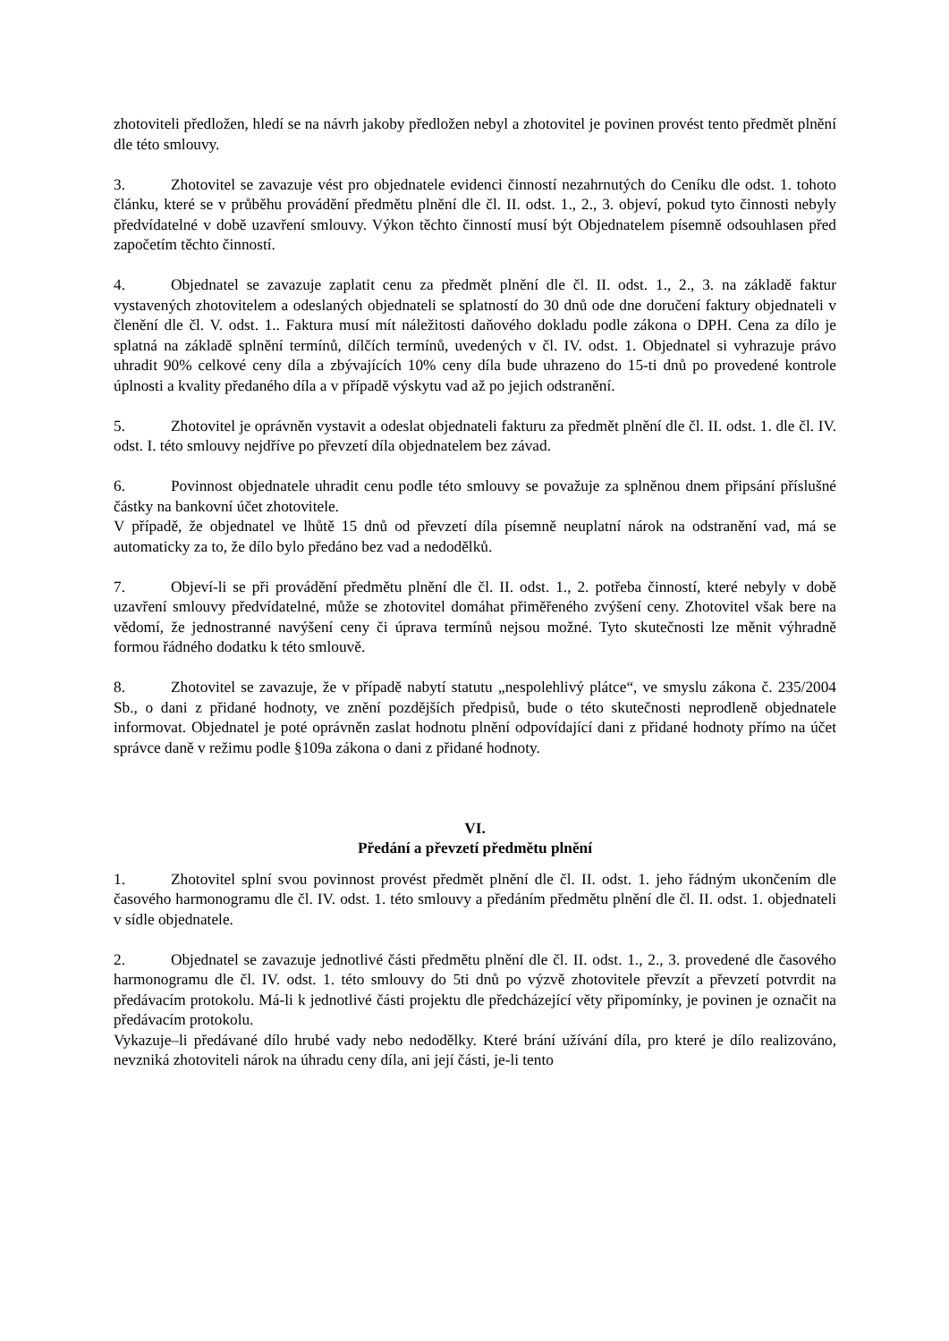zhotoviteli předložen, hledí se na návrh jakoby předložen nebyl a zhotovitel je povinen provést tento předmět plnění dle této smlouvy.
3. Zhotovitel se zavazuje vést pro objednatele evidenci činností nezahrnutých do Ceníku dle odst. 1. tohoto článku, které se v průběhu provádění předmětu plnění dle čl. II. odst. 1., 2., 3. objeví, pokud tyto činnosti nebyly předvídatelné v době uzavření smlouvy. Výkon těchto činností musí být Objednatelem písemně odsouhlasen před započetím těchto činností.
4. Objednatel se zavazuje zaplatit cenu za předmět plnění dle čl. II. odst. 1., 2., 3. na základě faktur vystavených zhotovitelem a odeslaných objednateli se splatností do 30 dnů ode dne doručení faktury objednateli v členění dle čl. V. odst. 1.. Faktura musí mít náležitosti daňového dokladu podle zákona o DPH. Cena za dílo je splatná na základě splnění termínů, dílčích termínů, uvedených v čl. IV. odst. 1. Objednatel si vyhrazuje právo uhradit 90% celkové ceny díla a zbývajících 10% ceny díla bude uhrazeno do 15-ti dnů po provedené kontrole úplnosti a kvality předaného díla a v případě výskytu vad až po jejich odstranění.
5. Zhotovitel je oprávněn vystavit a odeslat objednateli fakturu za předmět plnění dle čl. II. odst. 1. dle čl. IV. odst. I. této smlouvy nejdříve po převzetí díla objednatelem bez závad.
6. Povinnost objednatele uhradit cenu podle této smlouvy se považuje za splněnou dnem připsání příslušné částky na bankovní účet zhotovitele.
V případě, že objednatel ve lhůtě 15 dnů od převzetí díla písemně neuplatní nárok na odstranění vad, má se automaticky za to, že dílo bylo předáno bez vad a nedodělků.
7. Objeví-li se při provádění předmětu plnění dle čl. II. odst. 1., 2. potřeba činností, které nebyly v době uzavření smlouvy předvídatelné, může se zhotovitel domáhat přiměřeného zvýšení ceny. Zhotovitel však bere na vědomí, že jednostranné navýšení ceny či úprava termínů nejsou možné. Tyto skutečnosti lze měnit výhradně formou řádného dodatku k této smlouvě.
8. Zhotovitel se zavazuje, že v případě nabytí statutu „nespolehlivý plátce“, ve smyslu zákona č. 235/2004 Sb., o dani z přidané hodnoty, ve znění pozdějších předpisů, bude o této skutečnosti neprodleně objednatele informovat. Objednatel je poté oprávněn zaslat hodnotu plnění odpovídající dani z přidané hodnoty přímo na účet správce daně v režimu podle §109a zákona o dani z přidané hodnoty.
VI.
Předání a převzetí předmětu plnění
1. Zhotovitel splní svou povinnost provést předmět plnění dle čl. II. odst. 1. jeho řádným ukončením dle časového harmonogramu dle čl. IV. odst. 1. této smlouvy a předáním předmětu plnění dle čl. II. odst. 1. objednateli v sídle objednatele.
2. Objednatel se zavazuje jednotlivé části předmětu plnění dle čl. II. odst. 1., 2., 3. provedené dle časového harmonogramu dle čl. IV. odst. 1. této smlouvy do 5ti dnů po výzvě zhotovitele převzít a převzetí potvrdit na předávacím protokolu. Má-li k jednotlivé části projektu dle předcházející věty připomínky, je povinen je označit na předávacím protokolu.
Vykazuje–li předávané dílo hrubé vady nebo nedodělky. Které brání užívání díla, pro které je dílo realizováno, nevzniká zhotoviteli nárok na úhradu ceny díla, ani její části, je-li tento